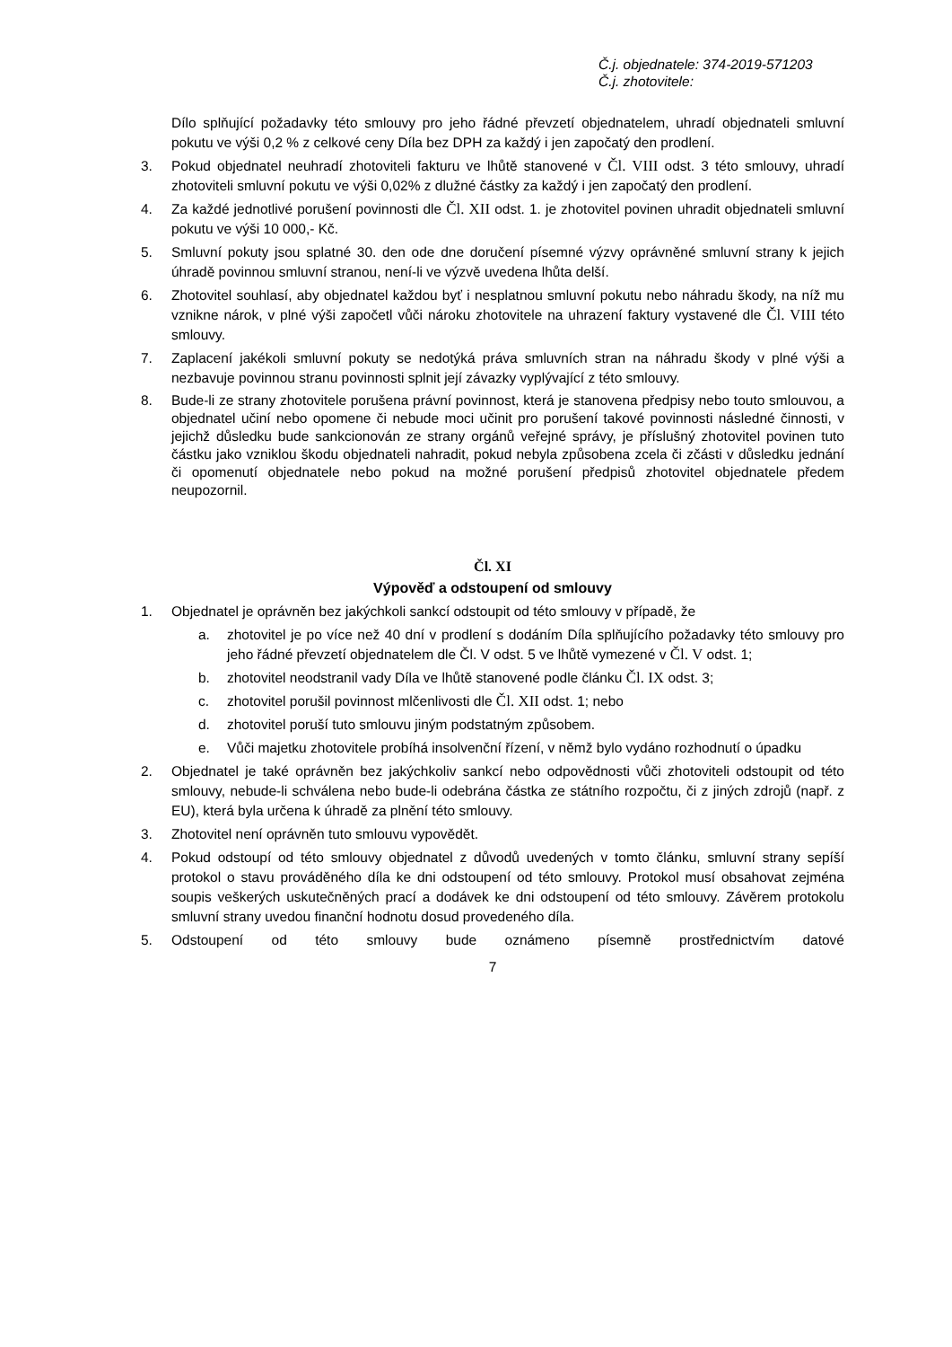Č.j. objednatele: 374-2019-571203
Č.j. zhotovitele:
Dílo splňující požadavky této smlouvy pro jeho řádné převzetí objednatelem, uhradí objednateli smluvní pokutu ve výši 0,2 % z celkové ceny Díla bez DPH za každý i jen započatý den prodlení.
3. Pokud objednatel neuhradí zhotoviteli fakturu ve lhůtě stanovené v Čl. VIII odst. 3 této smlouvy, uhradí zhotoviteli smluvní pokutu ve výši 0,02% z dlužné částky za každý i jen započatý den prodlení.
4. Za každé jednotlivé porušení povinnosti dle Čl. XII odst. 1. je zhotovitel povinen uhradit objednateli smluvní pokutu ve výši 10 000,- Kč.
5. Smluvní pokuty jsou splatné 30. den ode dne doručení písemné výzvy oprávněné smluvní strany k jejich úhradě povinnou smluvní stranou, není-li ve výzvě uvedena lhůta delší.
6. Zhotovitel souhlasí, aby objednatel každou byť i nesplatnou smluvní pokutu nebo náhradu škody, na níž mu vznikne nárok, v plné výši započetl vůči nároku zhotovitele na uhrazení faktury vystavené dle Čl. VIII této smlouvy.
7. Zaplacení jakékoli smluvní pokuty se nedotýká práva smluvních stran na náhradu škody v plné výši a nezbavuje povinnou stranu povinnosti splnit její závazky vyplývající z této smlouvy.
8. Bude-li ze strany zhotovitele porušena právní povinnost, která je stanovena předpisy nebo touto smlouvou, a objednatel učiní nebo opomene či nebude moci učinit pro porušení takové povinnosti následné činnosti, v jejichž důsledku bude sankcionován ze strany orgánů veřejné správy, je příslušný zhotovitel povinen tuto částku jako vzniklou škodu objednateli nahradit, pokud nebyla způsobena zcela či zčásti v důsledku jednání či opomenutí objednatele nebo pokud na možné porušení předpisů zhotovitel objednatele předem neupozornil.
Čl. XI
Výpověď a odstoupení od smlouvy
1. Objednatel je oprávněn bez jakýchkoli sankcí odstoupit od této smlouvy v případě, že
a. zhotovitel je po více než 40 dní v prodlení s dodáním Díla splňujícího požadavky této smlouvy pro jeho řádné převzetí objednatelem dle Čl. V odst. 5 ve lhůtě vymezené v Čl. V odst. 1;
b. zhotovitel neodstranil vady Díla ve lhůtě stanovené podle článku Čl. IX odst. 3;
c. zhotovitel porušil povinnost mlčenlivosti dle Čl. XII odst. 1; nebo
d. zhotovitel poruší tuto smlouvu jiným podstatným způsobem.
e. Vůči majetku zhotovitele probíhá insolvenční řízení, v němž bylo vydáno rozhodnutí o úpadku
2. Objednatel je také oprávněn bez jakýchkoliv sankcí nebo odpovědnosti vůči zhotoviteli odstoupit od této smlouvy, nebude-li schválena nebo bude-li odebrána částka ze státního rozpočtu, či z jiných zdrojů (např. z EU), která byla určena k úhradě za plnění této smlouvy.
3. Zhotovitel není oprávněn tuto smlouvu vypovědět.
4. Pokud odstoupí od této smlouvy objednatel z důvodů uvedených v tomto článku, smluvní strany sepíší protokol o stavu prováděného díla ke dni odstoupení od této smlouvy. Protokol musí obsahovat zejména soupis veškerých uskutečněných prací a dodávek ke dni odstoupení od této smlouvy. Závěrem protokolu smluvní strany uvedou finanční hodnotu dosud provedeného díla.
5. Odstoupení od této smlouvy bude oznámeno písemně prostřednictvím datové
7